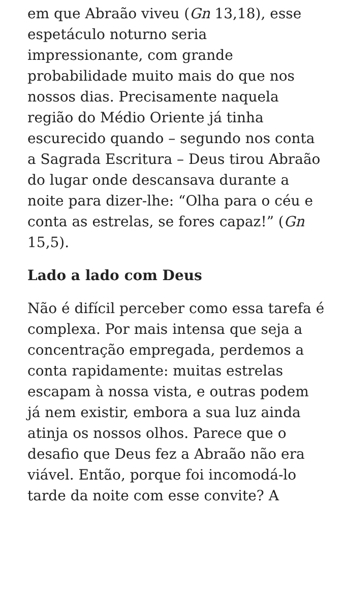em que Abraão viveu (Gn 13,18), esse espetáculo noturno seria impressionante, com grande probabilidade muito mais do que nos nossos dias. Precisamente naquela região do Médio Oriente já tinha escurecido quando – segundo nos conta a Sagrada Escritura – Deus tirou Abraão do lugar onde descansava durante a noite para dizer-lhe: “Olha para o céu e conta as estrelas, se fores capaz!” (Gn 15,5).
Lado a lado com Deus
Não é difícil perceber como essa tarefa é complexa. Por mais intensa que seja a concentração empregada, perdemos a conta rapidamente: muitas estrelas escapam à nossa vista, e outras podem já nem existir, embora a sua luz ainda atinja os nossos olhos. Parece que o desafio que Deus fez a Abraão não era viável. Então, porque foi incomodá-lo tarde da noite com esse convite? A